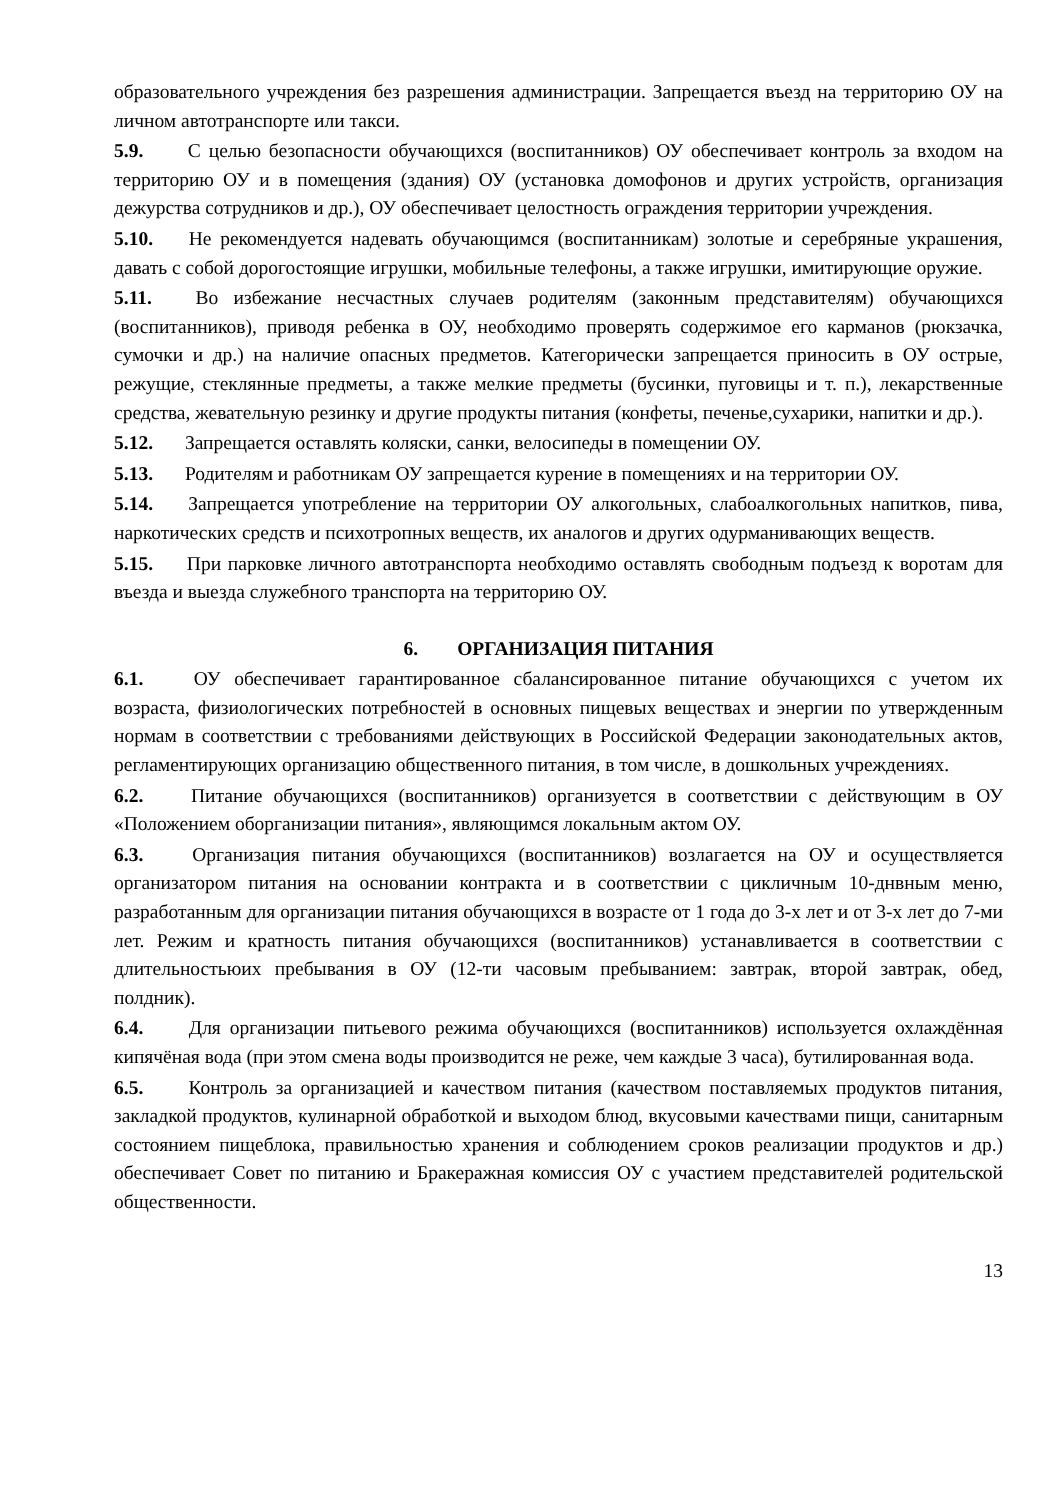образовательного учреждения без разрешения администрации. Запрещается въезд на территорию ОУ на личном автотранспорте или такси.
5.9. С целью безопасности обучающихся (воспитанников) ОУ обеспечивает контроль за входом на территорию ОУ и в помещения (здания) ОУ (установка домофонов и других устройств, организация дежурства сотрудников и др.), ОУ обеспечивает целостность ограждения территории учреждения.
5.10. Не рекомендуется надевать обучающимся (воспитанникам) золотые и серебряные украшения, давать с собой дорогостоящие игрушки, мобильные телефоны, а также игрушки, имитирующие оружие.
5.11. Во избежание несчастных случаев родителям (законным представителям) обучающихся (воспитанников), приводя ребенка в ОУ, необходимо проверять содержимое его карманов (рюкзачка, сумочки и др.) на наличие опасных предметов. Категорически запрещается приносить в ОУ острые, режущие, стеклянные предметы, а также мелкие предметы (бусинки, пуговицы и т. п.), лекарственные средства, жевательную резинку и другие продукты питания (конфеты, печенье,сухарики, напитки и др.).
5.12. Запрещается оставлять коляски, санки, велосипеды в помещении ОУ.
5.13. Родителям и работникам ОУ запрещается курение в помещениях и на территории ОУ.
5.14. Запрещается употребление на территории ОУ алкогольных, слабоалкогольных напитков, пива, наркотических средств и психотропных веществ, их аналогов и других одурманивающих веществ.
5.15. При парковке личного автотранспорта необходимо оставлять свободным подъезд к воротам для въезда и выезда служебного транспорта на территорию ОУ.
6. ОРГАНИЗАЦИЯ ПИТАНИЯ
6.1. ОУ обеспечивает гарантированное сбалансированное питание обучающихся с учетом их возраста, физиологических потребностей в основных пищевых веществах и энергии по утвержденным нормам в соответствии с требованиями действующих в Российской Федерации законодательных актов, регламентирующих организацию общественного питания, в том числе, в дошкольных учреждениях.
6.2. Питание обучающихся (воспитанников) организуется в соответствии с действующим в ОУ «Положением оборганизации питания», являющимся локальным актом ОУ.
6.3. Организация питания обучающихся (воспитанников) возлагается на ОУ и осуществляется организатором питания на основании контракта и в соответствии с цикличным 10-днвным меню, разработанным для организации питания обучающихся в возрасте от 1 года до 3-х лет и от 3-х лет до 7-ми лет. Режим и кратность питания обучающихся (воспитанников) устанавливается в соответствии с длительностьюих пребывания в ОУ (12-ти часовым пребыванием: завтрак, второй завтрак, обед, полдник).
6.4. Для организации питьевого режима обучающихся (воспитанников) используется охлаждённая кипячёная вода (при этом смена воды производится не реже, чем каждые 3 часа), бутилированная вода.
6.5. Контроль за организацией и качеством питания (качеством поставляемых продуктов питания, закладкой продуктов, кулинарной обработкой и выходом блюд, вкусовыми качествами пищи, санитарным состоянием пищеблока, правильностью хранения и соблюдением сроков реализации продуктов и др.) обеспечивает Совет по питанию и Бракеражная комиссия ОУ с участием представителей родительской общественности.
13